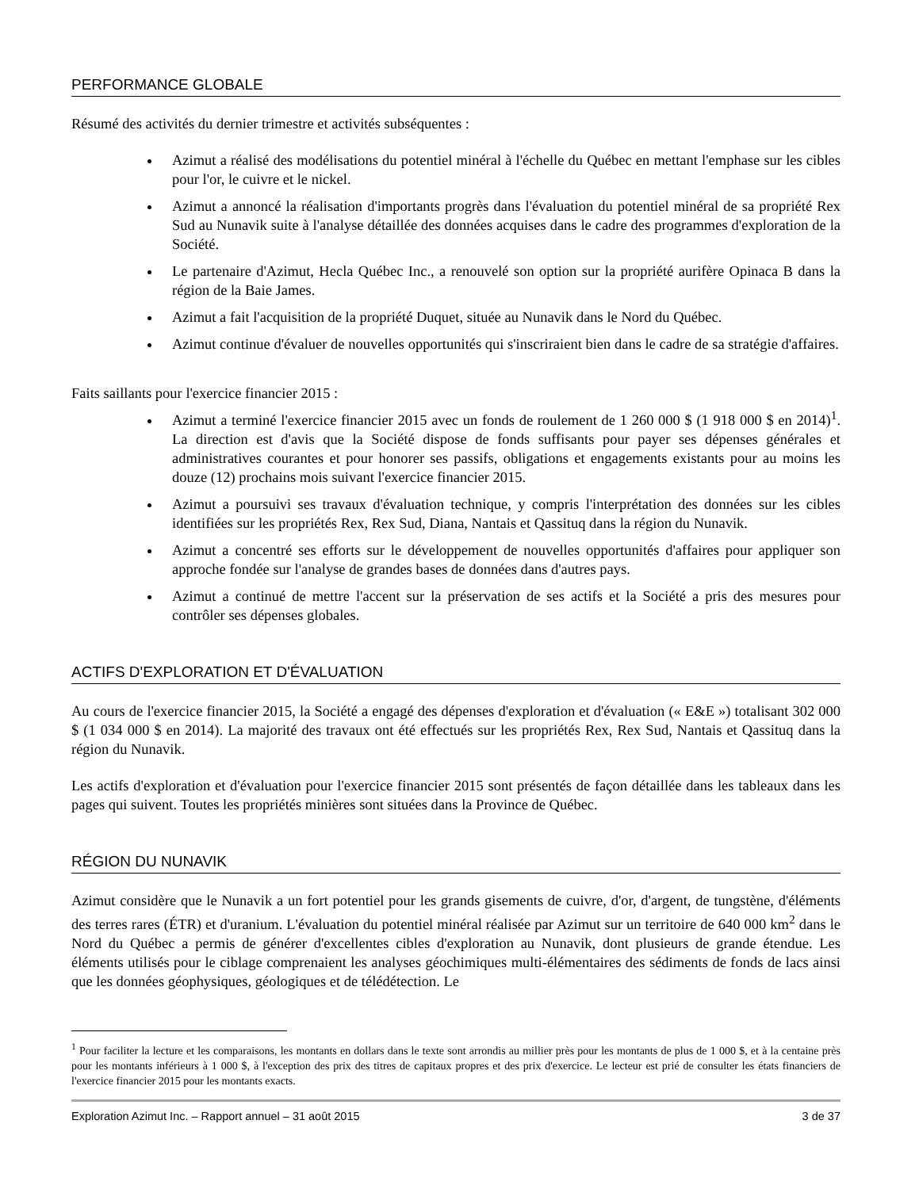PERFORMANCE GLOBALE
Résumé des activités du dernier trimestre et activités subséquentes :
Azimut a réalisé des modélisations du potentiel minéral à l'échelle du Québec en mettant l'emphase sur les cibles pour l'or, le cuivre et le nickel.
Azimut a annoncé la réalisation d'importants progrès dans l'évaluation du potentiel minéral de sa propriété Rex Sud au Nunavik suite à l'analyse détaillée des données acquises dans le cadre des programmes d'exploration de la Société.
Le partenaire d'Azimut, Hecla Québec Inc., a renouvelé son option sur la propriété aurifère Opinaca B dans la région de la Baie James.
Azimut a fait l'acquisition de la propriété Duquet, située au Nunavik dans le Nord du Québec.
Azimut continue d'évaluer de nouvelles opportunités qui s'inscriraient bien dans le cadre de sa stratégie d'affaires.
Faits saillants pour l'exercice financier 2015 :
Azimut a terminé l'exercice financier 2015 avec un fonds de roulement de 1 260 000 $ (1 918 000 $ en 2014)<sup>1</sup>. La direction est d'avis que la Société dispose de fonds suffisants pour payer ses dépenses générales et administratives courantes et pour honorer ses passifs, obligations et engagements existants pour au moins les douze (12) prochains mois suivant l'exercice financier 2015.
Azimut a poursuivi ses travaux d'évaluation technique, y compris l'interprétation des données sur les cibles identifiées sur les propriétés Rex, Rex Sud, Diana, Nantais et Qassituq dans la région du Nunavik.
Azimut a concentré ses efforts sur le développement de nouvelles opportunités d'affaires pour appliquer son approche fondée sur l'analyse de grandes bases de données dans d'autres pays.
Azimut a continué de mettre l'accent sur la préservation de ses actifs et la Société a pris des mesures pour contrôler ses dépenses globales.
ACTIFS D'EXPLORATION ET D'ÉVALUATION
Au cours de l'exercice financier 2015, la Société a engagé des dépenses d'exploration et d'évaluation (« E&E ») totalisant 302 000 $ (1 034 000 $ en 2014). La majorité des travaux ont été effectués sur les propriétés Rex, Rex Sud, Nantais et Qassituq dans la région du Nunavik.
Les actifs d'exploration et d'évaluation pour l'exercice financier 2015 sont présentés de façon détaillée dans les tableaux dans les pages qui suivent. Toutes les propriétés minières sont situées dans la Province de Québec.
RÉGION DU NUNAVIK
Azimut considère que le Nunavik a un fort potentiel pour les grands gisements de cuivre, d'or, d'argent, de tungstène, d'éléments des terres rares (ÉTR) et d'uranium. L'évaluation du potentiel minéral réalisée par Azimut sur un territoire de 640 000 km<sup>2</sup> dans le Nord du Québec a permis de générer d'excellentes cibles d'exploration au Nunavik, dont plusieurs de grande étendue. Les éléments utilisés pour le ciblage comprenaient les analyses géochimiques multi-élémentaires des sédiments de fonds de lacs ainsi que les données géophysiques, géologiques et de télédétection. Le
<sup>1</sup> Pour faciliter la lecture et les comparaisons, les montants en dollars dans le texte sont arrondis au millier près pour les montants de plus de 1 000 $, et à la centaine près pour les montants inférieurs à 1 000 $, à l'exception des prix des titres de capitaux propres et des prix d'exercice. Le lecteur est prié de consulter les états financiers de l'exercice financier 2015 pour les montants exacts.
Exploration Azimut Inc. – Rapport annuel – 31 août 2015 3 de 37